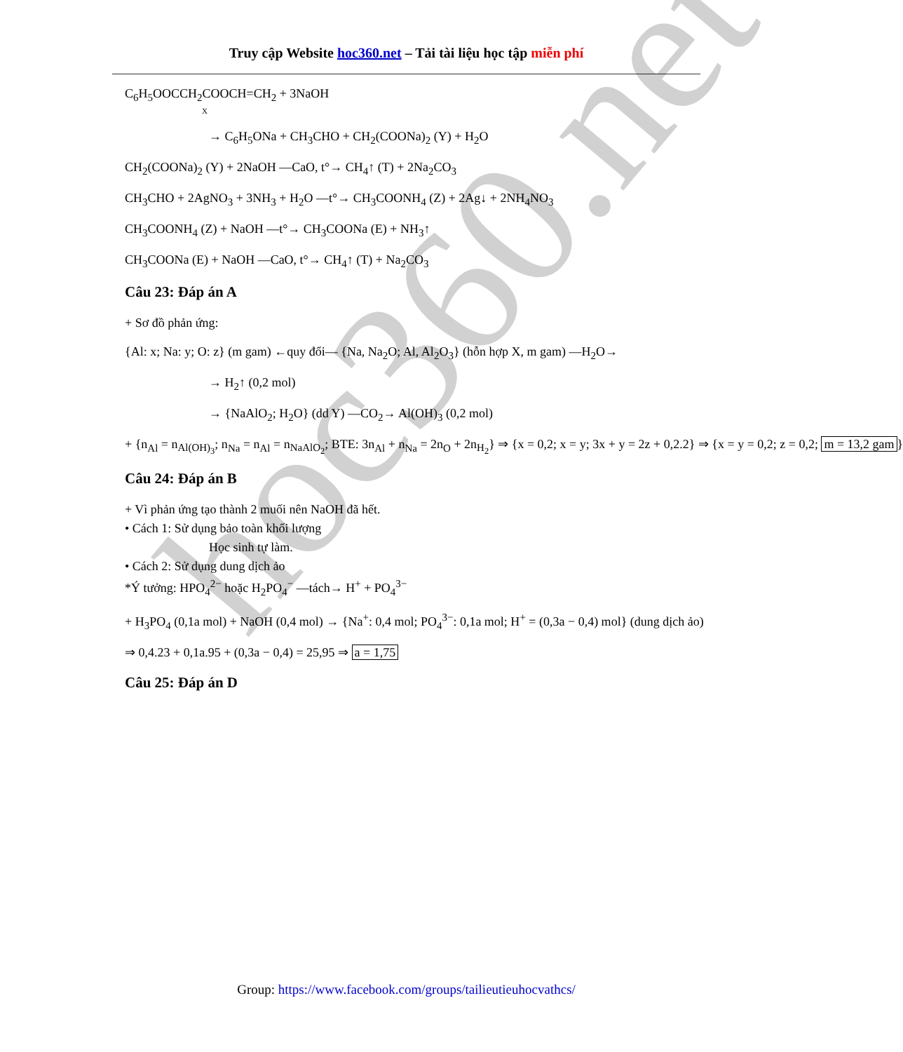Truy cập Website hoc360.net – Tải tài liệu học tập miễn phí
C<sub>6</sub>H<sub>5</sub>OOCCH<sub>2</sub>COOCH=CH<sub>2</sub> + 3NaOH
X
→ C<sub>6</sub>H<sub>5</sub>ONa + CH<sub>3</sub>CHO + CH<sub>2</sub>(COONa)<sub>2</sub> (Y) + H<sub>2</sub>O
CH<sub>2</sub>(COONa)<sub>2</sub> (Y) + 2NaOH —CaO, t°→ CH<sub>4</sub>↑ (T) + 2Na<sub>2</sub>CO<sub>3</sub>
CH<sub>3</sub>CHO + 2AgNO<sub>3</sub> + 3NH<sub>3</sub> + H<sub>2</sub>O —t°→ CH<sub>3</sub>COONH<sub>4</sub> (Z) + 2Ag↓ + 2NH<sub>4</sub>NO<sub>3</sub>
CH<sub>3</sub>COONH<sub>4</sub> (Z) + NaOH —t°→ CH<sub>3</sub>COONa (E) + NH<sub>3</sub>↑
CH<sub>3</sub>COONa (E) + NaOH —CaO, t°→ CH<sub>4</sub>↑ (T) + Na<sub>2</sub>CO<sub>3</sub>
Câu 23: Đáp án A
+ Sơ đồ phản ứng:
{Al: x; Na: y; O: z} (m gam) ←quy đổi— {Na, Na<sub>2</sub>O; Al, Al<sub>2</sub>O<sub>3</sub>} (hỗn hợp X, m gam) —H<sub>2</sub>O→
→ H<sub>2</sub>↑ (0,2 mol)
→ {NaAlO<sub>2</sub>; H<sub>2</sub>O} (dd Y) —CO<sub>2</sub>→ Al(OH)<sub>3</sub> (0,2 mol)
+ {n<sub>Al</sub> = n<sub>Al(OH)<sub>3</sub></sub>; n<sub>Na</sub> = n<sub>Al</sub> = n<sub>NaAlO<sub>2</sub></sub>; BTE: 3n<sub>Al</sub> + n<sub>Na</sub> = 2n<sub>O</sub> + 2n<sub>H<sub>2</sub></sub>} ⇒ {x = 0,2; x = y; 3x + y = 2z + 0,2.2} ⇒ {x = y = 0,2; z = 0,2; m = 13,2 gam }
Câu 24: Đáp án B
+ Vì phản ứng tạo thành 2 muối nên NaOH đã hết.
• Cách 1: Sử dụng bảo toàn khối lượng
Học sinh tự làm.
• Cách 2: Sử dụng dung dịch ảo
*Ý tưởng: HPO<sub>4</sub><sup>2−</sup> hoặc H<sub>2</sub>PO<sub>4</sub><sup>−</sup> —tách→ H<sup>+</sup> + PO<sub>4</sub><sup>3−</sup>
+ H<sub>3</sub>PO<sub>4</sub> (0,1a mol) + NaOH (0,4 mol) → {Na<sup>+</sup>: 0,4 mol; PO<sub>4</sub><sup>3−</sup>: 0,1a mol; H<sup>+</sup> = (0,3a − 0,4) mol} (dung dịch ảo)
⇒ 0,4.23 + 0,1a.95 + (0,3a − 0,4) = 25,95 ⇒ a = 1,75
Câu 25: Đáp án D
hoc360.net
Group: https://www.facebook.com/groups/tailieutieuhocvathcs/